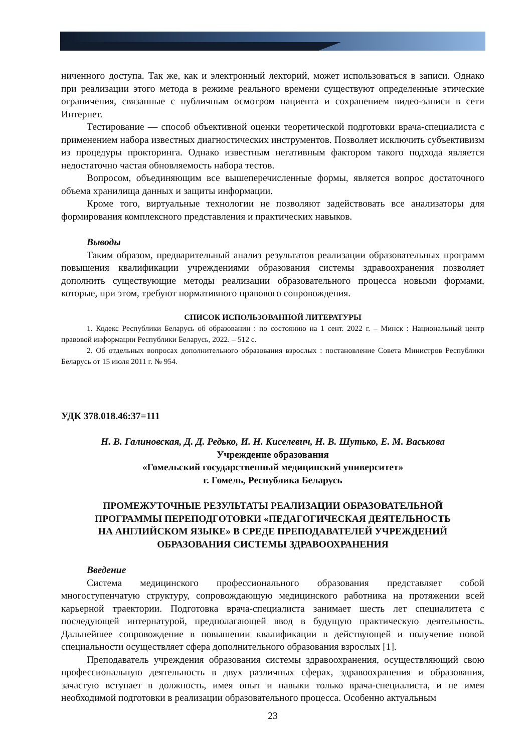ниченного доступа. Так же, как и электронный лекторий, может использоваться в записи. Однако при реализации этого метода в режиме реального времени существуют определенные этические ограничения, связанные с публичным осмотром пациента и сохранением видео-записи в сети Интернет.
Тестирование — способ объективной оценки теоретической подготовки врача-специалиста с применением набора известных диагностических инструментов. Позволяет исключить субъективизм из процедуры прокторинга. Однако известным негативным фактором такого подхода является недостаточно частая обновляемость набора тестов.
Вопросом, объединяющим все вышеперечисленные формы, является вопрос достаточного объема хранилища данных и защиты информации.
Кроме того, виртуальные технологии не позволяют задействовать все анализаторы для формирования комплексного представления и практических навыков.
Выводы
Таким образом, предварительный анализ результатов реализации образовательных программ повышения квалификации учреждениями образования системы здравоохранения позволяет дополнить существующие методы реализации образовательного процесса новыми формами, которые, при этом, требуют нормативного правового сопровождения.
СПИСОК ИСПОЛЬЗОВАННОЙ ЛИТЕРАТУРЫ
1. Кодекс Республики Беларусь об образовании : по состоянию на 1 сент. 2022 г. – Минск : Национальный центр правовой информации Республики Беларусь, 2022. – 512 с.
2. Об отдельных вопросах дополнительного образования взрослых : постановление Совета Министров Республики Беларусь от 15 июля 2011 г. № 954.
УДК 378.018.46:37=111
Н. В. Галиновская, Д. Д. Редько, И. Н. Киселевич, Н. В. Шутько, Е. М. Васькова
Учреждение образования
«Гомельский государственный медицинский университет»
г. Гомель, Республика Беларусь
ПРОМЕЖУТОЧНЫЕ РЕЗУЛЬТАТЫ РЕАЛИЗАЦИИ ОБРАЗОВАТЕЛЬНОЙ
ПРОГРАММЫ ПЕРЕПОДГОТОВКИ «ПЕДАГОГИЧЕСКАЯ ДЕЯТЕЛЬНОСТЬ
НА АНГЛИЙСКОМ ЯЗЫКЕ» В СРЕДЕ ПРЕПОДАВАТЕЛЕЙ УЧРЕЖДЕНИЙ
ОБРАЗОВАНИЯ СИСТЕМЫ ЗДРАВООХРАНЕНИЯ
Введение
Система медицинского профессионального образования представляет собой многоступенчатую структуру, сопровождающую медицинского работника на протяжении всей карьерной траектории. Подготовка врача-специалиста занимает шесть лет специалитета с последующей интернатурой, предполагающей ввод в будущую практическую деятельность. Дальнейшее сопровождение в повышении квалификации в действующей и получение новой специальности осуществляет сфера дополнительного образования взрослых [1].
Преподаватель учреждения образования системы здравоохранения, осуществляющий свою профессиональную деятельность в двух различных сферах, здравоохранения и образования, зачастую вступает в должность, имея опыт и навыки только врача-специалиста, и не имея необходимой подготовки в реализации образовательного процесса. Особенно актуальным
23